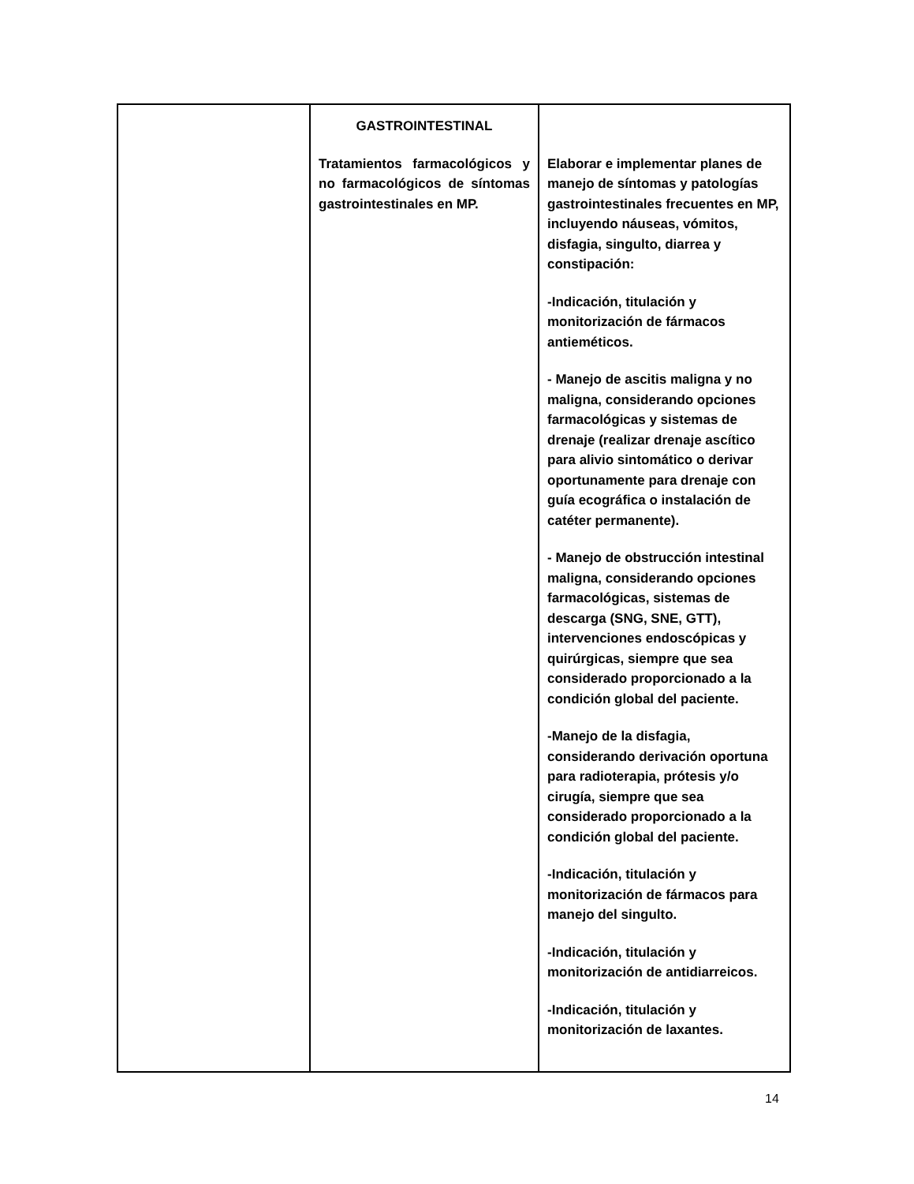| | GASTROINTESTINAL Tratamientos farmacológicos y no farmacológicos de síntomas gastrointestinales en MP. | Elaborar e implementar planes de manejo de síntomas y patologías gastrointestinales frecuentes en MP, incluyendo náuseas, vómitos, disfagia, singulto, diarrea y constipación: -Indicación, titulación y monitorización de fármacos antieméticos. - Manejo de ascitis maligna y no maligna, considerando opciones farmacológicas y sistemas de drenaje (realizar drenaje ascítico para alivio sintomático o derivar oportunamente para drenaje con guía ecográfica o instalación de catéter permanente). - Manejo de obstrucción intestinal maligna, considerando opciones farmacológicas, sistemas de descarga (SNG, SNE, GTT), intervenciones endoscópicas y quirúrgicas, siempre que sea considerado proporcionado a la condición global del paciente. -Manejo de la disfagia, considerando derivación oportuna para radioterapia, prótesis y/o cirugía, siempre que sea considerado proporcionado a la condición global del paciente. -Indicación, titulación y monitorización de fármacos para manejo del singulto. -Indicación, titulación y monitorización de antidiarreicos. -Indicación, titulación y monitorización de laxantes. |
14